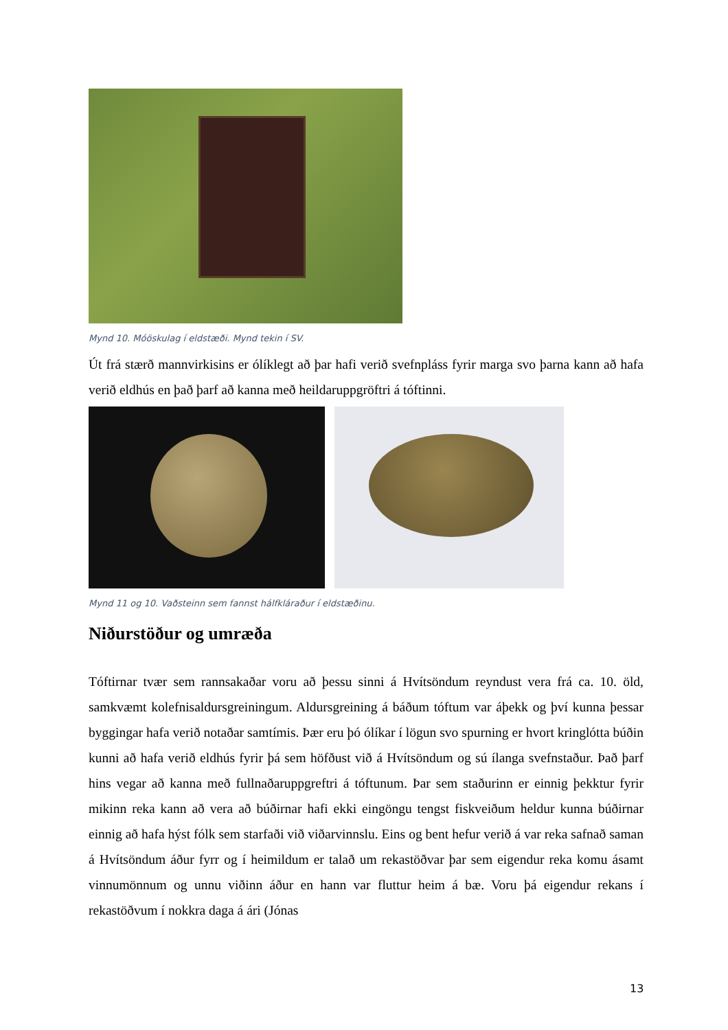Mynd 10. Móöskulag í eldstæði. Mynd tekin í SV.
Út frá stærð mannvirkisins er ólíklegt að þar hafi verið svefnpláss fyrir marga svo þarna kann að hafa verið eldhús en það þarf að kanna með heildaruppgröftri á tóftinni.
Mynd 11 og 10. Vaðsteinn sem fannst hálfkláraður í eldstæðinu.
Niðurstöður og umræða
Tóftirnar tvær sem rannsakaðar voru að þessu sinni á Hvítsöndum reyndust vera frá ca. 10. öld, samkvæmt kolefnisaldursgreiningum. Aldursgreining á báðum tóftum var áþekk og því kunna þessar byggingar hafa verið notaðar samtímis. Þær eru þó ólíkar í lögun svo spurning er hvort kringlótta búðin kunni að hafa verið eldhús fyrir þá sem höfðust við á Hvítsöndum og sú ílanga svefnstaður. Það þarf hins vegar að kanna með fullnaðaruppgreftri á tóftunum. Þar sem staðurinn er einnig þekktur fyrir mikinn reka kann að vera að búðirnar hafi ekki eingöngu tengst fiskveiðum heldur kunna búðirnar einnig að hafa hýst fólk sem starfaði við viðarvinnslu. Eins og bent hefur verið á var reka safnað saman á Hvítsöndum áður fyrr og í heimildum er talað um rekastöðvar þar sem eigendur reka komu ásamt vinnumönnum og unnu viðinn áður en hann var fluttur heim á bæ. Voru þá eigendur rekans í rekastöðvum í nokkra daga á ári (Jónas
13